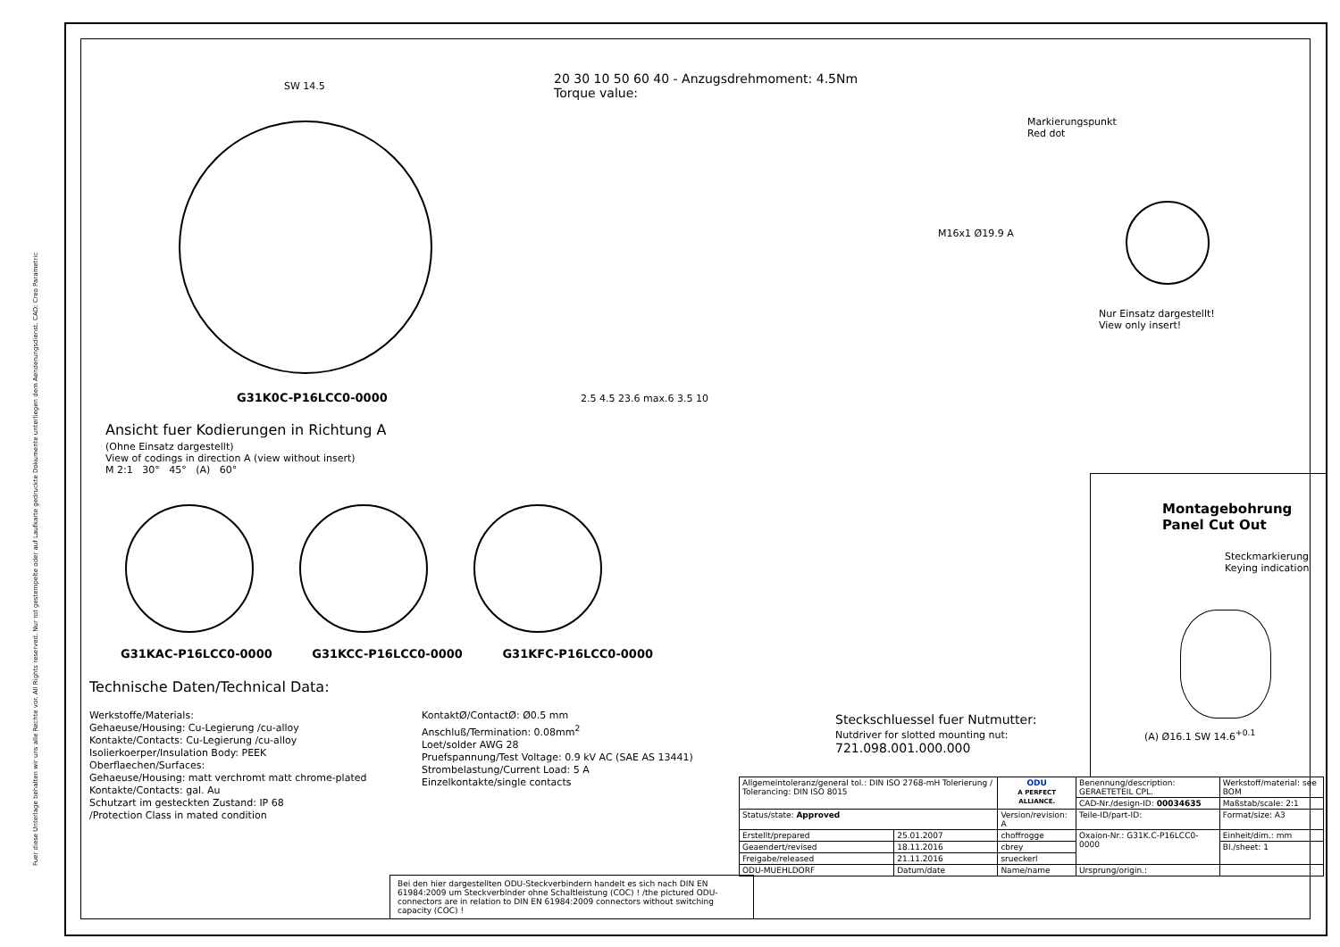Fuer diese Unterlage behalten wir uns alle Rechte vor. All Rights reserved. Nur rot gestempelte oder auf Laufkarte gedruckte Dokumente unterliegen dem Aenderungsdienst. CAD: Creo Parametric
G31K0C-P16LCC0-0000
SW 14.5
20 30 10 50 60 40 - Anzugsdrehmoment: 4.5Nm
Torque value:
Markierungspunkt
Red dot
M16x1 Ø19.9 A
2.5 4.5 23.6 max.6 3.5 10
Nur Einsatz dargestellt!
View only insert!
Ansicht fuer Kodierungen in Richtung A
(Ohne Einsatz dargestellt)
View of codings in direction A (view without insert)
M 2:1 30° 45° (A) 60°
G31KAC-P16LCC0-0000 G31KCC-P16LCC0-0000 G31KFC-P16LCC0-0000
Montagebohrung
Panel Cut Out
Steckmarkierung
Keying indication
(A) Ø16.1 SW 14.6<sup>+0.1</sup>
Technische Daten/Technical Data:
Werkstoffe/Materials:
Gehaeuse/Housing: Cu-Legierung /cu-alloy
Kontakte/Contacts: Cu-Legierung /cu-alloy
Isolierkoerper/Insulation Body: PEEK
Oberflaechen/Surfaces:
Gehaeuse/Housing: matt verchromt matt chrome-plated
Kontakte/Contacts: gal. Au
Schutzart im gesteckten Zustand: IP 68
/Protection Class in mated condition
KontaktØ/ContactØ: Ø0.5 mm
Anschluß/Termination: 0.08mm<sup>2</sup>
Loet/solder AWG 28
Pruefspannung/Test Voltage: 0.9 kV AC (SAE AS 13441)
Strombelastung/Current Load: 5 A
Einzelkontakte/single contacts
Steckschluessel fuer Nutmutter:
Nutdriver for slotted mounting nut:
721.098.001.000.000
Bei den hier dargestellten ODU-Steckverbindern handelt es sich nach DIN EN 61984:2009 um Steckverbinder ohne Schaltleistung (COC) ! /the pictured ODU-connectors are in relation to DIN EN 61984:2009 connectors without switching capacity (COC) !
| Allgemeintoleranz/general tol.: DIN ISO 2768-mH Tolerierung / Tolerancing: DIN ISO 8015 | | ODU A PERFECT ALLIANCE. | Benennung/description: GERAETETEIL CPL. | Werkstoff/material: see BOM |
| | | | CAD-Nr./design-ID: 00034635 | Maßstab/scale: 2:1 |
| Status/state: Approved | | Version/revision: A | Teile-ID/part-ID: | Format/size: A3 |
| Erstellt/prepared | 25.01.2007 | choffrogge | Oxaion-Nr.: G31K.C-P16LCC0-0000 | Einheit/dim.: mm |
| Geaendert/revised | 18.11.2016 | cbrey | | Bl./sheet: 1 |
| Freigabe/released | 21.11.2016 | srueckerl | | |
| ODU-MUEHLDORF | Datum/date | Name/name | Ursprung/origin.: | |